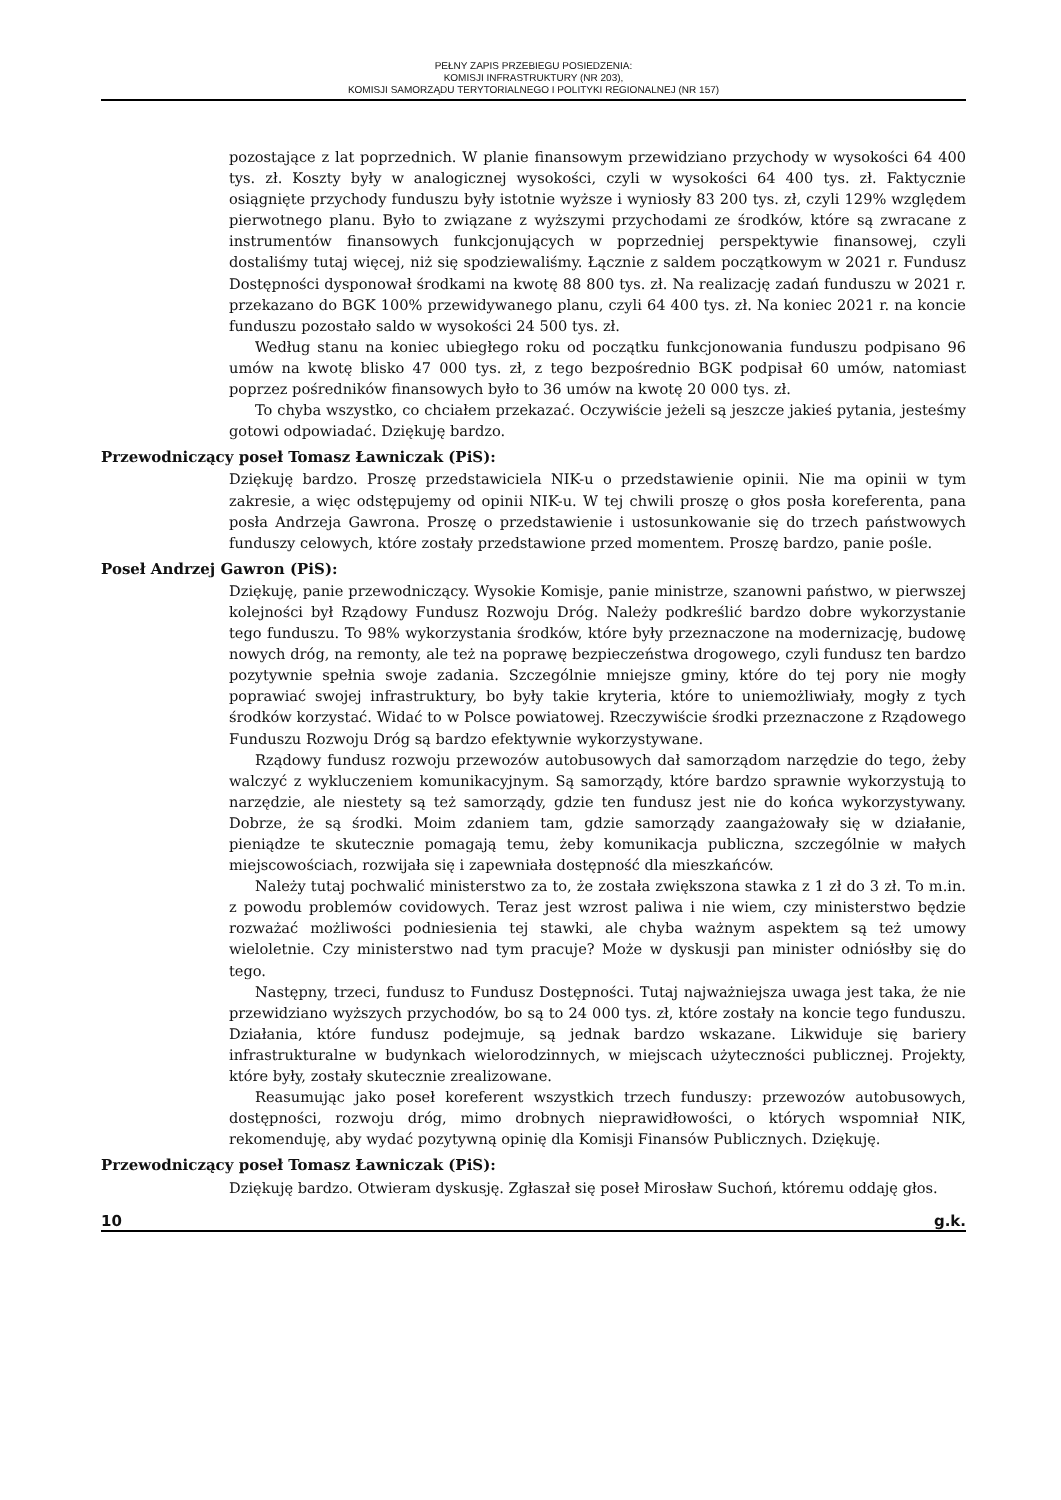PEŁNY ZAPIS PRZEBIEGU POSIEDZENIA:
KOMISJI INFRASTRUKTURY (NR 203),
KOMISJI SAMORZĄDU TERYTORIALNEGO I POLITYKI REGIONALNEJ (NR 157)
pozostające z lat poprzednich. W planie finansowym przewidziano przychody w wysokości 64 400 tys. zł. Koszty były w analogicznej wysokości, czyli w wysokości 64 400 tys. zł. Faktycznie osiągnięte przychody funduszu były istotnie wyższe i wyniosły 83 200 tys. zł, czyli 129% względem pierwotnego planu. Było to związane z wyższymi przychodami ze środków, które są zwracane z instrumentów finansowych funkcjonujących w poprzedniej perspektywie finansowej, czyli dostaliśmy tutaj więcej, niż się spodziewaliśmy. Łącznie z saldem początkowym w 2021 r. Fundusz Dostępności dysponował środkami na kwotę 88 800 tys. zł. Na realizację zadań funduszu w 2021 r. przekazano do BGK 100% przewidywanego planu, czyli 64 400 tys. zł. Na koniec 2021 r. na koncie funduszu pozostało saldo w wysokości 24 500 tys. zł.
Według stanu na koniec ubiegłego roku od początku funkcjonowania funduszu podpisano 96 umów na kwotę blisko 47 000 tys. zł, z tego bezpośrednio BGK podpisał 60 umów, natomiast poprzez pośredników finansowych było to 36 umów na kwotę 20 000 tys. zł.
To chyba wszystko, co chciałem przekazać. Oczywiście jeżeli są jeszcze jakieś pytania, jesteśmy gotowi odpowiadać. Dziękuję bardzo.
Przewodniczący poseł Tomasz Ławniczak (PiS):
Dziękuję bardzo. Proszę przedstawiciela NIK-u o przedstawienie opinii. Nie ma opinii w tym zakresie, a więc odstępujemy od opinii NIK-u. W tej chwili proszę o głos posła koreferenta, pana posła Andrzeja Gawrona. Proszę o przedstawienie i ustosunkowanie się do trzech państwowych funduszy celowych, które zostały przedstawione przed momentem. Proszę bardzo, panie pośle.
Poseł Andrzej Gawron (PiS):
Dziękuję, panie przewodniczący. Wysokie Komisje, panie ministrze, szanowni państwo, w pierwszej kolejności był Rządowy Fundusz Rozwoju Dróg. Należy podkreślić bardzo dobre wykorzystanie tego funduszu. To 98% wykorzystania środków, które były przeznaczone na modernizację, budowę nowych dróg, na remonty, ale też na poprawę bezpieczeństwa drogowego, czyli fundusz ten bardzo pozytywnie spełnia swoje zadania. Szczególnie mniejsze gminy, które do tej pory nie mogły poprawiać swojej infrastruktury, bo były takie kryteria, które to uniemożliwiały, mogły z tych środków korzystać. Widać to w Polsce powiatowej. Rzeczywiście środki przeznaczone z Rządowego Funduszu Rozwoju Dróg są bardzo efektywnie wykorzystywane.
Rządowy fundusz rozwoju przewozów autobusowych dał samorządom narzędzie do tego, żeby walczyć z wykluczeniem komunikacyjnym. Są samorządy, które bardzo sprawnie wykorzystują to narzędzie, ale niestety są też samorządy, gdzie ten fundusz jest nie do końca wykorzystywany. Dobrze, że są środki. Moim zdaniem tam, gdzie samorządy zaangażowały się w działanie, pieniądze te skutecznie pomagają temu, żeby komunikacja publiczna, szczególnie w małych miejscowościach, rozwijała się i zapewniała dostępność dla mieszkańców.
Należy tutaj pochwalić ministerstwo za to, że została zwiększona stawka z 1 zł do 3 zł. To m.in. z powodu problemów covidowych. Teraz jest wzrost paliwa i nie wiem, czy ministerstwo będzie rozważać możliwości podniesienia tej stawki, ale chyba ważnym aspektem są też umowy wieloletnie. Czy ministerstwo nad tym pracuje? Może w dyskusji pan minister odniósłby się do tego.
Następny, trzeci, fundusz to Fundusz Dostępności. Tutaj najważniejsza uwaga jest taka, że nie przewidziano wyższych przychodów, bo są to 24 000 tys. zł, które zostały na koncie tego funduszu. Działania, które fundusz podejmuje, są jednak bardzo wskazane. Likwiduje się bariery infrastrukturalne w budynkach wielorodzinnych, w miejscach użyteczności publicznej. Projekty, które były, zostały skutecznie zrealizowane.
Reasumując jako poseł koreferent wszystkich trzech funduszy: przewozów autobusowych, dostępności, rozwoju dróg, mimo drobnych nieprawidłowości, o których wspomniał NIK, rekomenduję, aby wydać pozytywną opinię dla Komisji Finansów Publicznych. Dziękuję.
Przewodniczący poseł Tomasz Ławniczak (PiS):
Dziękuję bardzo. Otwieram dyskusję. Zgłaszał się poseł Mirosław Suchoń, któremu oddaję głos.
10 g.k.